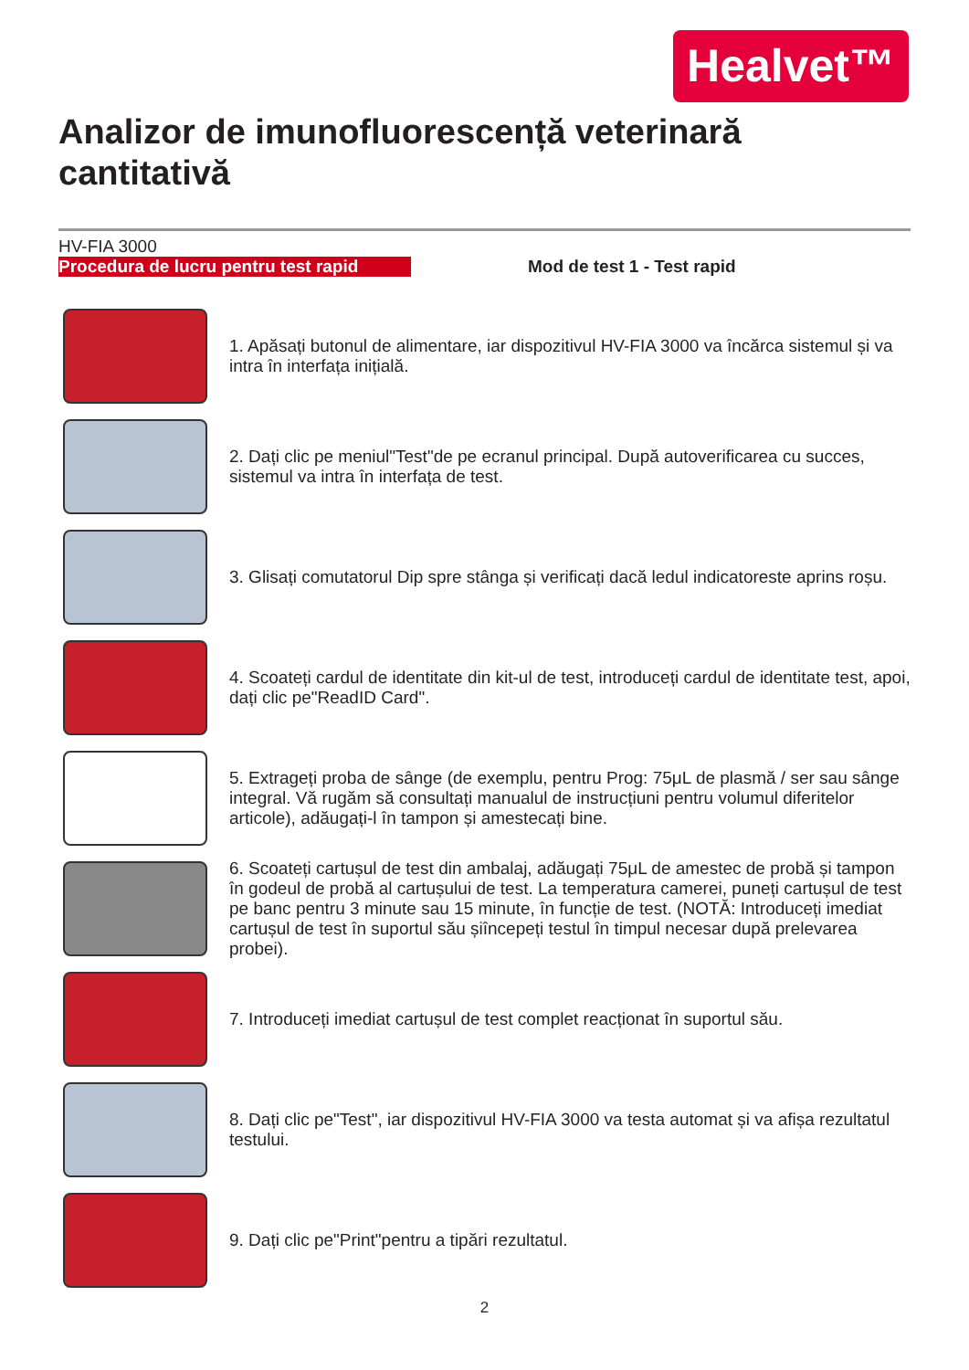Healvet™
Analizor de imunofluorescență veterinară cantitativă
HV-FIA 3000
Procedura de lucru pentru test rapid
Mod de test 1 - Test rapid
1. Apăsați butonul de alimentare, iar dispozitivul HV-FIA 3000 va încărca sistemul și va intra în interfața inițială.
2. Dați clic pe meniul"Test"de pe ecranul principal. După autoverificarea cu succes, sistemul va intra în interfața de test.
3. Glisați comutatorul Dip spre stânga și verificați dacă ledul indicatoreste aprins roșu.
4. Scoateți cardul de identitate din kit-ul de test, introduceți cardul de identitate test, apoi, dați clic pe"ReadID Card".
5. Extrageți proba de sânge (de exemplu, pentru Prog: 75μL de plasmă / ser sau sânge integral. Vă rugăm să consultați manualul de instrucțiuni pentru volumul diferitelor articole), adăugați-l în tampon și amestecați bine.
6. Scoateți cartușul de test din ambalaj, adăugați 75μL de amestec de probă și tampon în godeul de probă al cartușului de test. La temperatura camerei, puneți cartușul de test pe banc pentru 3 minute sau 15 minute, în funcție de test. (NOTĂ: Introduceți imediat cartușul de test în suportul său șiîncepeți testul în timpul necesar după prelevarea probei).
7. Introduceți imediat cartușul de test complet reacționat în suportul său.
8. Dați clic pe"Test", iar dispozitivul HV-FIA 3000 va testa automat și va afișa rezultatul testului.
9. Dați clic pe"Print"pentru a tipări rezultatul.
2